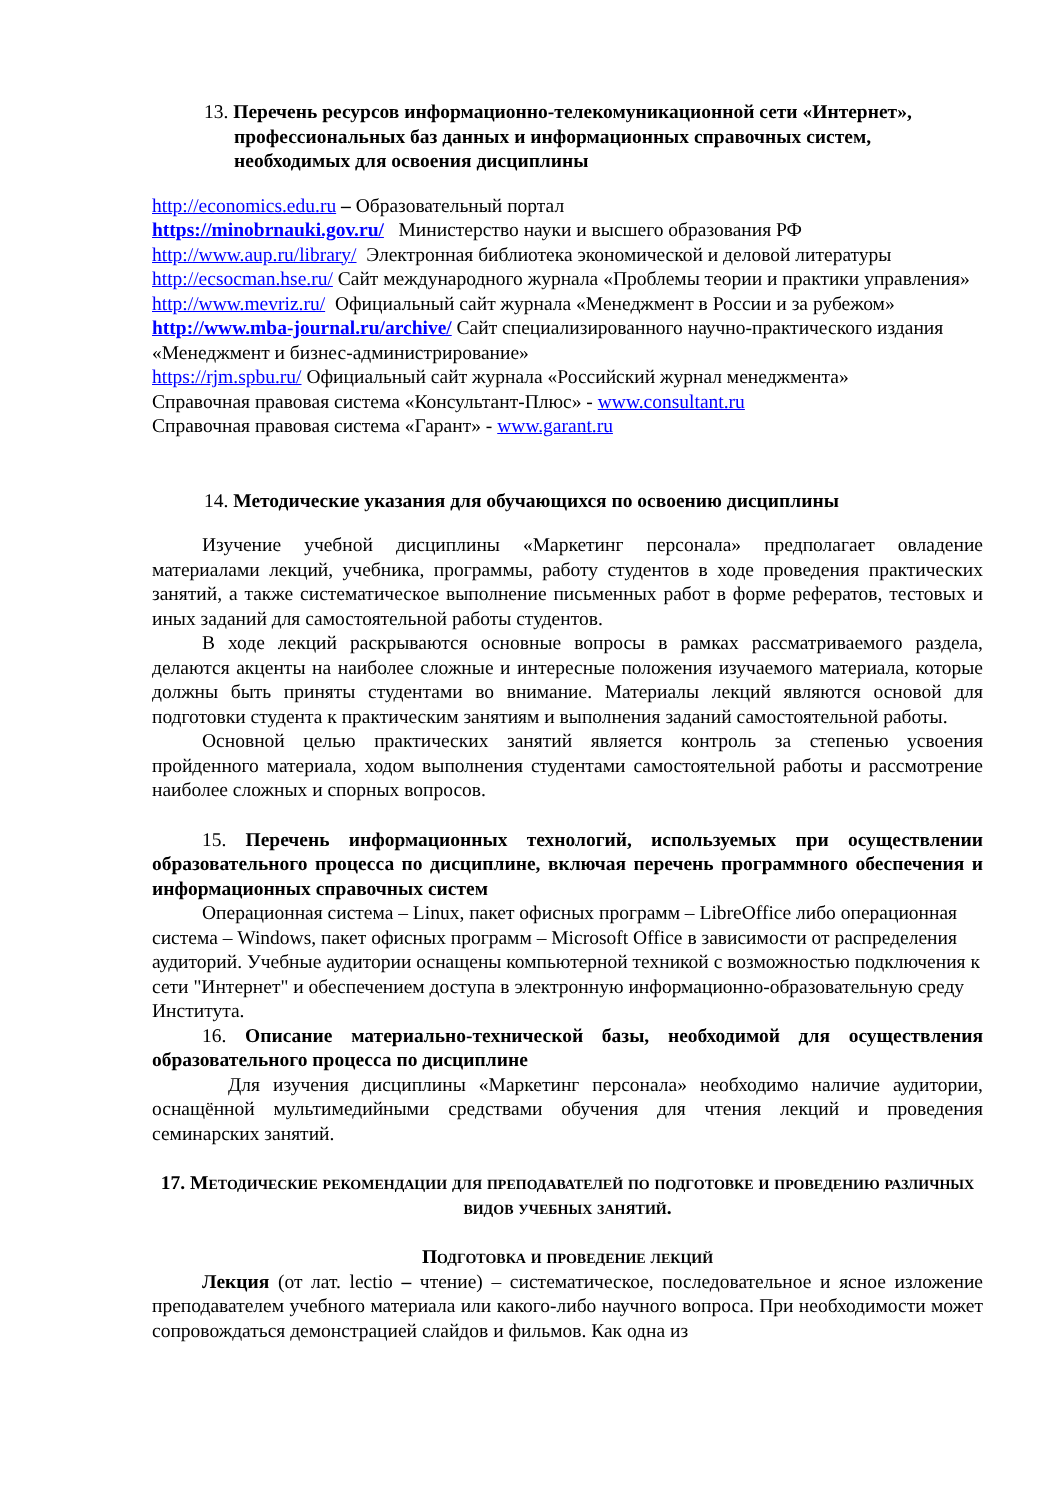13. Перечень ресурсов информационно-телекомуникационной сети «Интернет», профессиональных баз данных и информационных справочных систем, необходимых для освоения дисциплины
http://economics.edu.ru – Образовательный портал
https://minobrnauki.gov.ru/ Министерство науки и высшего образования РФ
http://www.aup.ru/library/ Электронная библиотека экономической и деловой литературы
http://ecsocman.hse.ru/ Сайт международного журнала «Проблемы теории и практики управления»
http://www.mevriz.ru/ Официальный сайт журнала «Менеджмент в России и за рубежом»
http://www.mba-journal.ru/archive/ Сайт специализированного научно-практического издания «Менеджмент и бизнес-администрирование»
https://rjm.spbu.ru/ Официальный сайт журнала «Российский журнал менеджмента»
Справочная правовая система «Консультант-Плюс» - www.consultant.ru
Справочная правовая система «Гарант» - www.garant.ru
14. Методические указания для обучающихся по освоению дисциплины
Изучение учебной дисциплины «Маркетинг персонала» предполагает овладение материалами лекций, учебника, программы, работу студентов в ходе проведения практических занятий, а также систематическое выполнение письменных работ в форме рефератов, тестовых и иных заданий для самостоятельной работы студентов.
В ходе лекций раскрываются основные вопросы в рамках рассматриваемого раздела, делаются акценты на наиболее сложные и интересные положения изучаемого материала, которые должны быть приняты студентами во внимание. Материалы лекций являются основой для подготовки студента к практическим занятиям и выполнения заданий самостоятельной работы.
Основной целью практических занятий является контроль за степенью усвоения пройденного материала, ходом выполнения студентами самостоятельной работы и рассмотрение наиболее сложных и спорных вопросов.
15. Перечень информационных технологий, используемых при осуществлении образовательного процесса по дисциплине, включая перечень программного обеспечения и информационных справочных систем
Операционная система – Linux, пакет офисных программ – LibreOffice либо операционная система – Windows, пакет офисных программ – Microsoft Office в зависимости от распределения аудиторий. Учебные аудитории оснащены компьютерной техникой с возможностью подключения к сети "Интернет" и обеспечением доступа в электронную информационно-образовательную среду Института.
16. Описание материально-технической базы, необходимой для осуществления образовательного процесса по дисциплине
Для изучения дисциплины «Маркетинг персонала» необходимо наличие аудитории, оснащённой мультимедийными средствами обучения для чтения лекций и проведения семинарских занятий.
17. Методические рекомендации для преподавателей по подготовке и проведению различных видов учебных занятий.
Подготовка и проведение лекций
Лекция (от лат. lectio – чтение) – систематическое, последовательное и ясное изложение преподавателем учебного материала или какого-либо научного вопроса. При необходимости может сопровождаться демонстрацией слайдов и фильмов. Как одна из